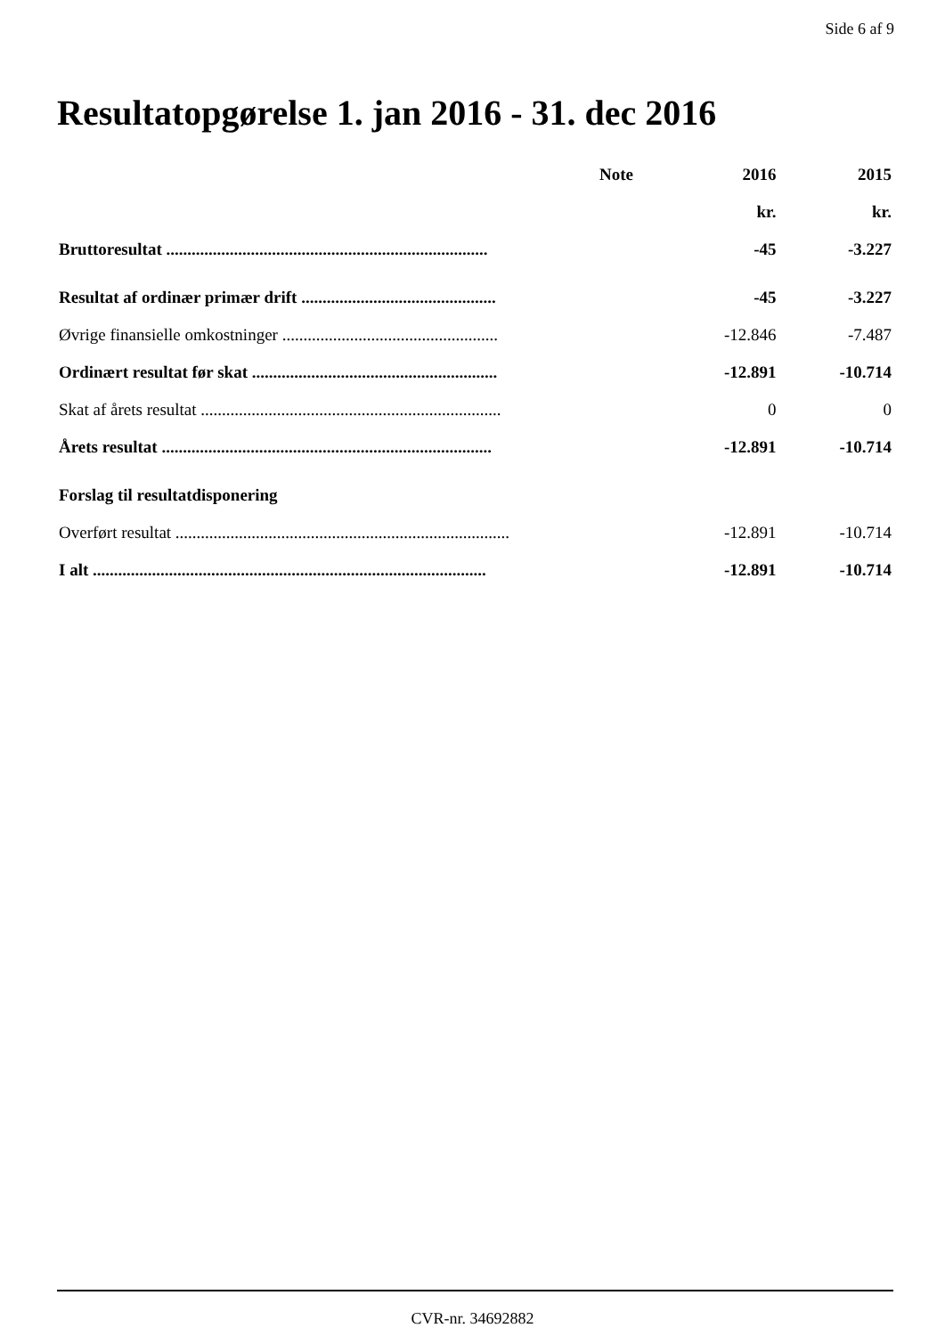Side 6 af 9
Resultatopgørelse 1. jan 2016 - 31. dec 2016
| | Note | 2016 | 2015 |
| --- | --- | --- | --- |
| | | kr. | kr. |
| Bruttoresultat ............................................................................ | | -45 | -3.227 |
| Resultat af ordinær primær drift .............................................. | | -45 | -3.227 |
| Øvrige finansielle omkostninger ................................................... | | -12.846 | -7.487 |
| Ordinært resultat før skat .......................................................... | | -12.891 | -10.714 |
| Skat af årets resultat ....................................................................... | | 0 | 0 |
| Årets resultat .............................................................................. | | -12.891 | -10.714 |
| Forslag til resultatdisponering | | | |
| Overført resultat ............................................................................... | | -12.891 | -10.714 |
| I alt ............................................................................................. | | -12.891 | -10.714 |
CVR-nr. 34692882